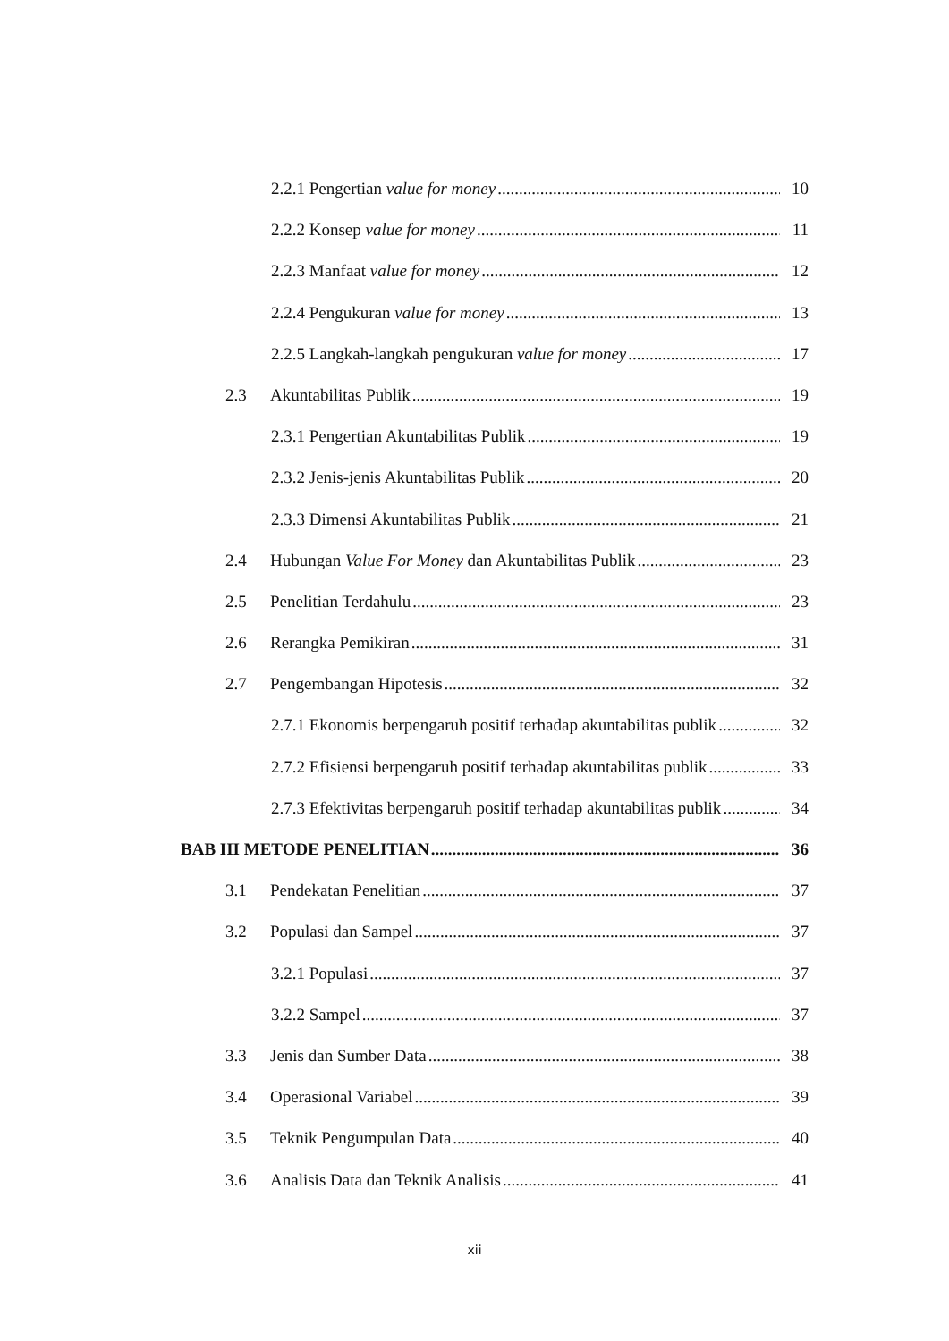2.2.1 Pengertian value for money 10
2.2.2 Konsep value for money 11
2.2.3 Manfaat value for money 12
2.2.4 Pengukuran value for money 13
2.2.5 Langkah-langkah pengukuran value for money 17
2.3 Akuntabilitas Publik 19
2.3.1 Pengertian Akuntabilitas Publik 19
2.3.2 Jenis-jenis Akuntabilitas Publik 20
2.3.3 Dimensi Akuntabilitas Publik 21
2.4 Hubungan Value For Money dan Akuntabilitas Publik 23
2.5 Penelitian Terdahulu 23
2.6 Rerangka Pemikiran 31
2.7 Pengembangan Hipotesis 32
2.7.1 Ekonomis berpengaruh positif terhadap akuntabilitas publik 32
2.7.2 Efisiensi berpengaruh positif terhadap akuntabilitas publik 33
2.7.3 Efektivitas berpengaruh positif terhadap akuntabilitas publik 34
BAB III METODE PENELITIAN 36
3.1 Pendekatan Penelitian 37
3.2 Populasi dan Sampel 37
3.2.1 Populasi 37
3.2.2 Sampel 37
3.3 Jenis dan Sumber Data 38
3.4 Operasional Variabel 39
3.5 Teknik Pengumpulan Data 40
3.6 Analisis Data dan Teknik Analisis 41
xii